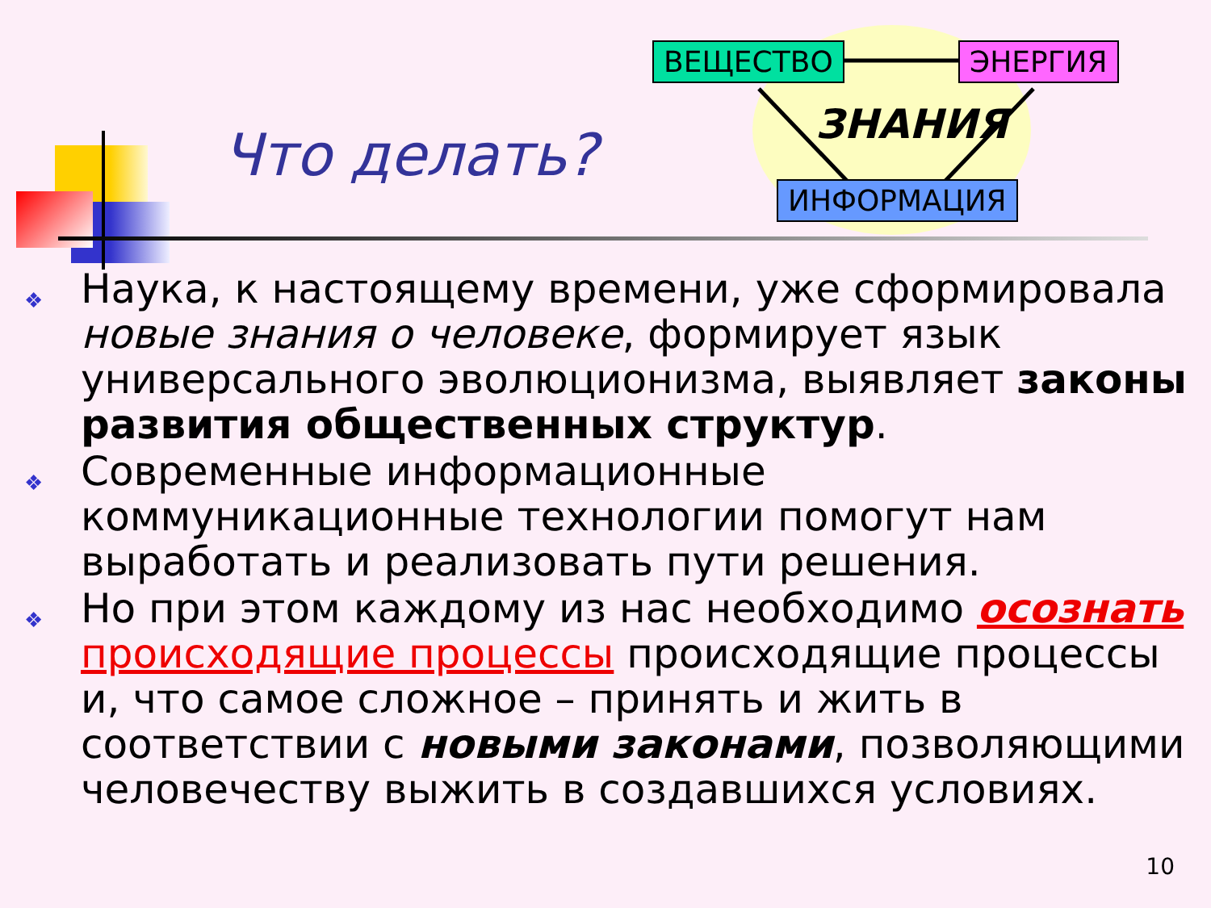Что делать?
ВЕЩЕСТВО ЭНЕРГИЯ
ЗНАНИЯ
ИНФОРМАЦИЯ
❖
Наука, к настоящему времени, уже сформировала новые знания о человеке, формирует язык универсального эволюционизма, выявляет законы развития общественных структур.
❖
Современные информационные коммуникационные технологии помогут нам выработать и реализовать пути решения.
❖
Но при этом каждому из нас необходимо осознать происходящие процессы происходящие процессы и, что самое сложное – принять и жить в соответствии с новыми законами, позволяющими человечеству выжить в создавшихся условиях.
10